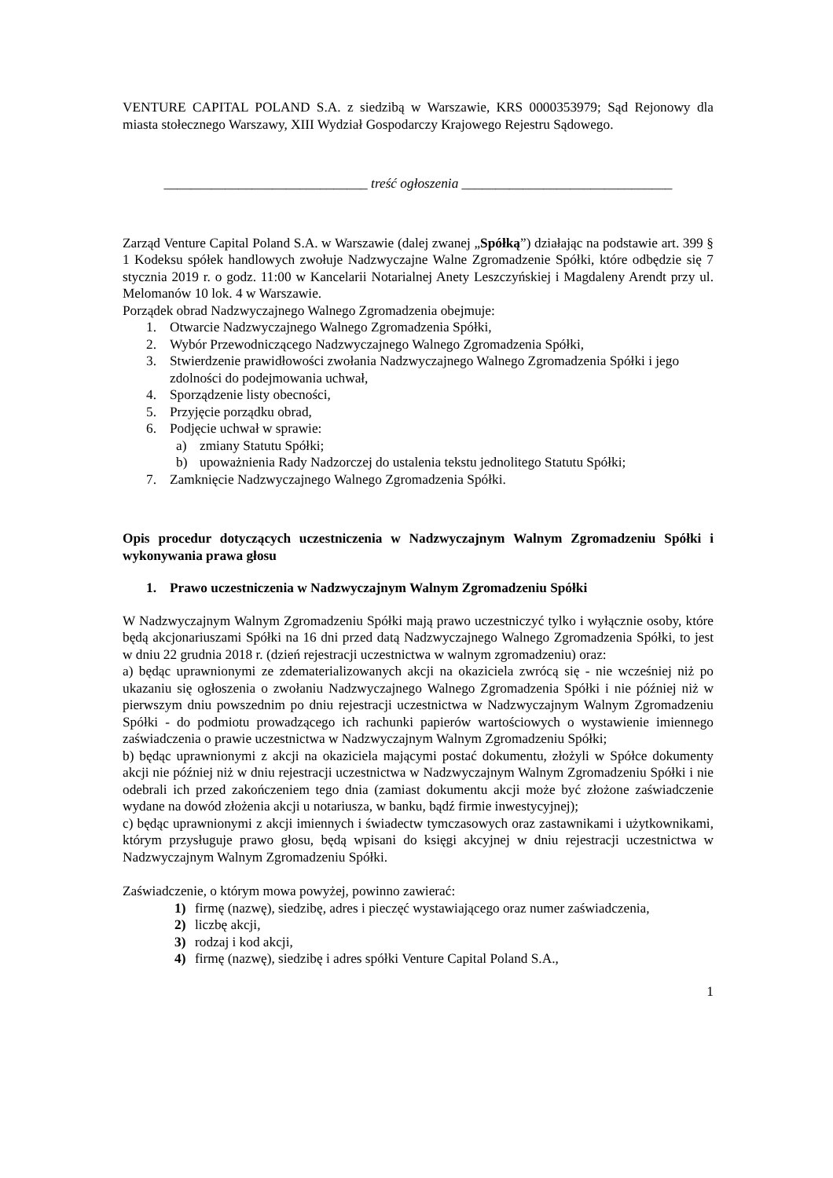VENTURE CAPITAL POLAND S.A. z siedzibą w Warszawie, KRS 0000353979; Sąd Rejonowy dla miasta stołecznego Warszawy, XIII Wydział Gospodarczy Krajowego Rejestru Sądowego.
______________________________ treść ogłoszenia _______________________________
Zarząd Venture Capital Poland S.A. w Warszawie (dalej zwanej „Spółką”) działając na podstawie art. 399 § 1 Kodeksu spółek handlowych zwołuje Nadzwyczajne Walne Zgromadzenie Spółki, które odbędzie się 7 stycznia 2019 r. o godz. 11:00 w Kancelarii Notarialnej Anety Leszczyńskiej i Magdaleny Arendt przy ul. Melomanów 10 lok. 4 w Warszawie.
Porządek obrad Nadzwyczajnego Walnego Zgromadzenia obejmuje:
1. Otwarcie Nadzwyczajnego Walnego Zgromadzenia Spółki,
2. Wybór Przewodniczącego Nadzwyczajnego Walnego Zgromadzenia Spółki,
3. Stwierdzenie prawidłowości zwołania Nadzwyczajnego Walnego Zgromadzenia Spółki i jego zdolności do podejmowania uchwał,
4. Sporządzenie listy obecności,
5. Przyjęcie porządku obrad,
6. Podjęcie uchwał w sprawie:
a) zmiany Statutu Spółki;
b) upoważnienia Rady Nadzorczej do ustalenia tekstu jednolitego Statutu Spółki;
7. Zamknięcie Nadzwyczajnego Walnego Zgromadzenia Spółki.
Opis procedur dotyczących uczestniczenia w Nadzwyczajnym Walnym Zgromadzeniu Spółki i wykonywania prawa głosu
1. Prawo uczestniczenia w Nadzwyczajnym Walnym Zgromadzeniu Spółki
W Nadzwyczajnym Walnym Zgromadzeniu Spółki mają prawo uczestniczyć tylko i wyłącznie osoby, które będą akcjonariuszami Spółki na 16 dni przed datą Nadzwyczajnego Walnego Zgromadzenia Spółki, to jest w dniu 22 grudnia 2018 r. (dzień rejestracji uczestnictwa w walnym zgromadzeniu) oraz:
a) będąc uprawnionymi ze zdematerializowanych akcji na okaziciela zwrócą się - nie wcześniej niż po ukazaniu się ogłoszenia o zwołaniu Nadzwyczajnego Walnego Zgromadzenia Spółki i nie później niż w pierwszym dniu powszednim po dniu rejestracji uczestnictwa w Nadzwyczajnym Walnym Zgromadzeniu Spółki - do podmiotu prowadzącego ich rachunki papierów wartościowych o wystawienie imiennego zaświadczenia o prawie uczestnictwa w Nadzwyczajnym Walnym Zgromadzeniu Spółki;
b) będąc uprawnionymi z akcji na okaziciela mającymi postać dokumentu, złożyli w Spółce dokumenty akcji nie później niż w dniu rejestracji uczestnictwa w Nadzwyczajnym Walnym Zgromadzeniu Spółki i nie odebrali ich przed zakończeniem tego dnia (zamiast dokumentu akcji może być złożone zaświadczenie wydane na dowód złożenia akcji u notariusza, w banku, bądź firmie inwestycyjnej);
c) będąc uprawnionymi z akcji imiennych i świadectw tymczasowych oraz zastawnikami i użytkownikami, którym przysługuje prawo głosu, będą wpisani do księgi akcyjnej w dniu rejestracji uczestnictwa w Nadzwyczajnym Walnym Zgromadzeniu Spółki.
Zaświadczenie, o którym mowa powyżej, powinno zawierać:
1) firmę (nazwę), siedzibę, adres i pieczęć wystawiającego oraz numer zaświadczenia,
2) liczbę akcji,
3) rodzaj i kod akcji,
4) firmę (nazwę), siedzibę i adres spółki Venture Capital Poland S.A.,
1